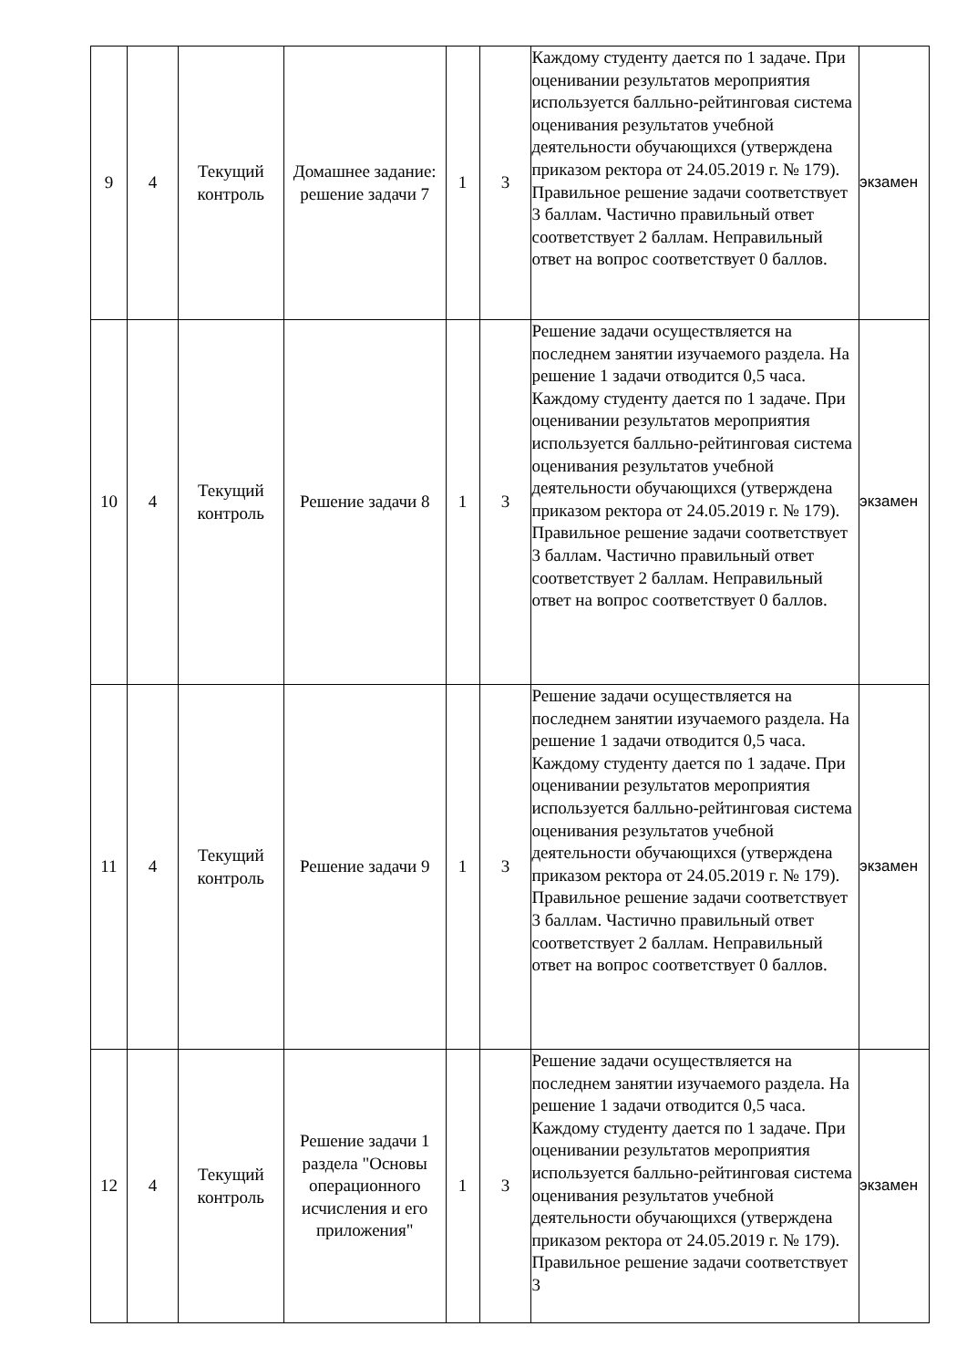| 9 | 4 | Текущий контроль | Домашнее задание: решение задачи 7 | 1 | 3 | Каждому студенту дается по 1 задаче. При оценивании результатов мероприятия используется балльно-рейтинговая система оценивания результатов учебной деятельности обучающихся (утверждена приказом ректора от 24.05.2019 г. № 179). Правильное решение задачи соответствует 3 баллам. Частично правильный ответ соответствует 2 баллам. Неправильный ответ на вопрос соответствует 0 баллов. | экзамен |
| 10 | 4 | Текущий контроль | Решение задачи 8 | 1 | 3 | Решение задачи осуществляется на последнем занятии изучаемого раздела. На решение 1 задачи отводится 0,5 часа. Каждому студенту дается по 1 задаче. При оценивании результатов мероприятия используется балльно-рейтинговая система оценивания результатов учебной деятельности обучающихся (утверждена приказом ректора от 24.05.2019 г. № 179). Правильное решение задачи соответствует 3 баллам. Частично правильный ответ соответствует 2 баллам. Неправильный ответ на вопрос соответствует 0 баллов. | экзамен |
| 11 | 4 | Текущий контроль | Решение задачи 9 | 1 | 3 | Решение задачи осуществляется на последнем занятии изучаемого раздела. На решение 1 задачи отводится 0,5 часа. Каждому студенту дается по 1 задаче. При оценивании результатов мероприятия используется балльно-рейтинговая система оценивания результатов учебной деятельности обучающихся (утверждена приказом ректора от 24.05.2019 г. № 179). Правильное решение задачи соответствует 3 баллам. Частично правильный ответ соответствует 2 баллам. Неправильный ответ на вопрос соответствует 0 баллов. | экзамен |
| 12 | 4 | Текущий контроль | Решение задачи 1 раздела "Основы операционного исчисления и его приложения" | 1 | 3 | Решение задачи осуществляется на последнем занятии изучаемого раздела. На решение 1 задачи отводится 0,5 часа. Каждому студенту дается по 1 задаче. При оценивании результатов мероприятия используется балльно-рейтинговая система оценивания результатов учебной деятельности обучающихся (утверждена приказом ректора от 24.05.2019 г. № 179). Правильное решение задачи соответствует 3 | экзамен |